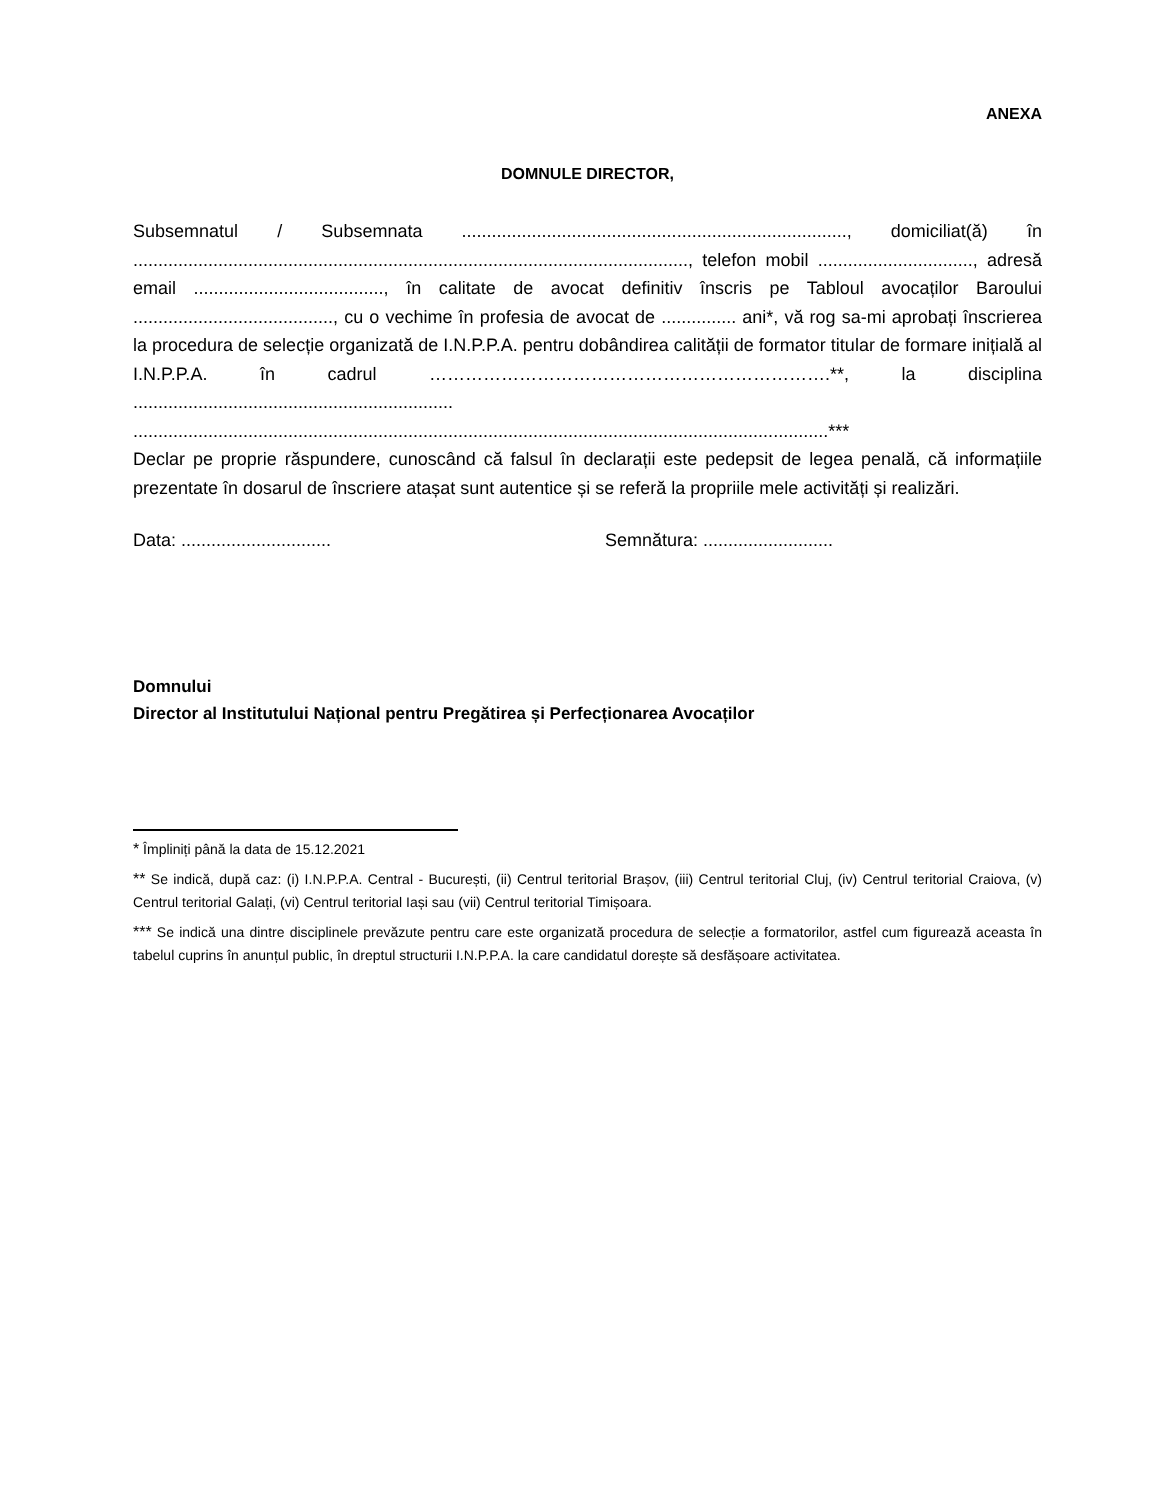ANEXA
DOMNULE DIRECTOR,
Subsemnatul / Subsemnata ............................................................................., domiciliat(ă) în ..............................................................................................................., telefon mobil ..............................., adresă email ......................................, în calitate de avocat definitiv înscris pe Tabloul avocaților Baroului ........................................, cu o vechime în profesia de avocat de ............... ani*, vă rog sa-mi aprobați înscrierea la procedura de selecție organizată de I.N.P.P.A. pentru dobândirea calității de formator titular de formare inițială al I.N.P.P.A. în cadrul ………………………………………………………….**, la disciplina ................................................................ ...........................................................................................................................................***
Declar pe proprie răspundere, cunoscând că falsul în declarații este pedepsit de legea penală, că informațiile prezentate în dosarul de înscriere atașat sunt autentice și se referă la propriile mele activități și realizări.
Data: .............................. Semnătura: ..........................
Domnului
Director al Institutului Național pentru Pregătirea și Perfecționarea Avocaților
<sup>*</sup> Împliniți până la data de 15.12.2021
<sup>**</sup> Se indică, după caz: (i) I.N.P.P.A. Central - București, (ii) Centrul teritorial Brașov, (iii) Centrul teritorial Cluj, (iv) Centrul teritorial Craiova, (v) Centrul teritorial Galați, (vi) Centrul teritorial Iași sau (vii) Centrul teritorial Timișoara.
<sup>***</sup> Se indică una dintre disciplinele prevăzute pentru care este organizată procedura de selecție a formatorilor, astfel cum figurează aceasta în tabelul cuprins în anunțul public, în dreptul structurii I.N.P.P.A. la care candidatul dorește să desfășoare activitatea.